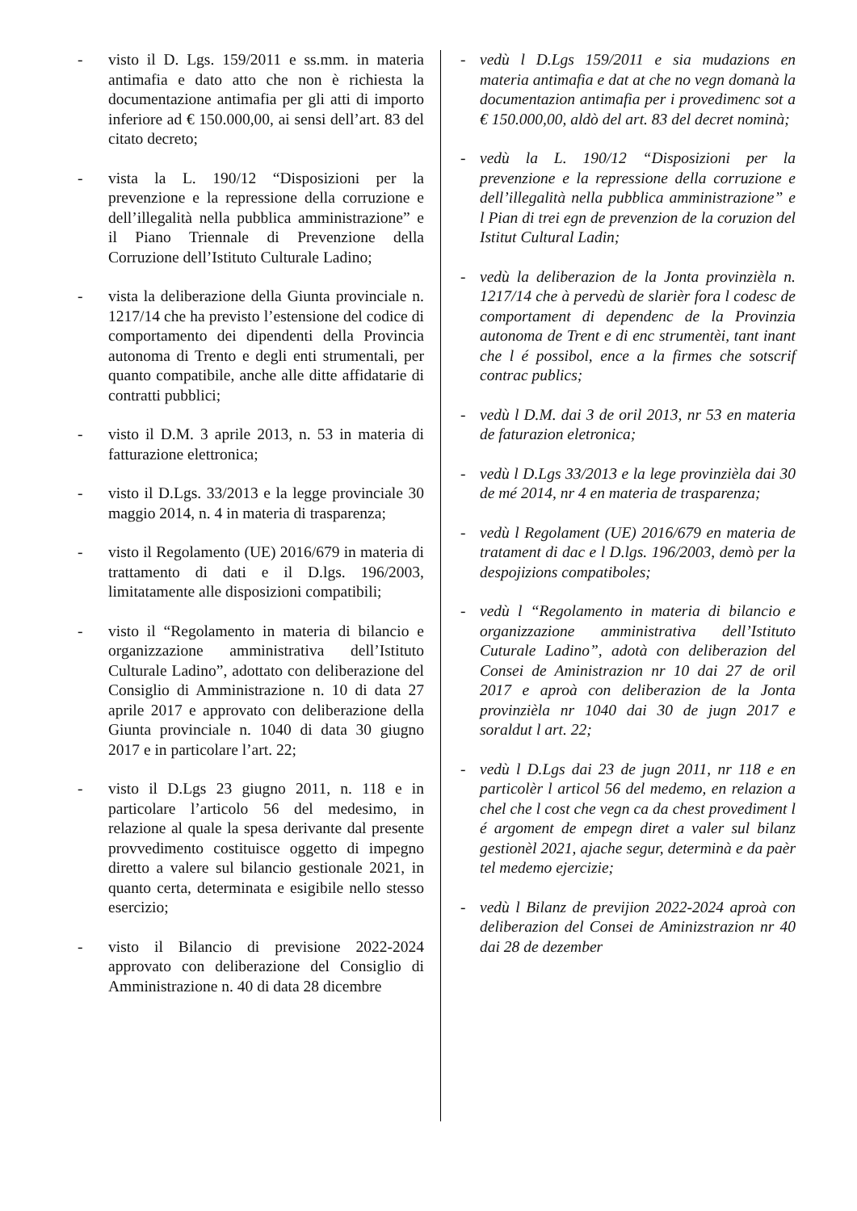- visto il D. Lgs. 159/2011 e ss.mm. in materia antimafia e dato atto che non è richiesta la documentazione antimafia per gli atti di importo inferiore ad € 150.000,00, ai sensi dell’art. 83 del citato decreto;
- vista la L. 190/12 “Disposizioni per la prevenzione e la repressione della corruzione e dell’illegalità nella pubblica amministrazione” e il Piano Triennale di Prevenzione della Corruzione dell’Istituto Culturale Ladino;
- vista la deliberazione della Giunta provinciale n. 1217/14 che ha previsto l’estensione del codice di comportamento dei dipendenti della Provincia autonoma di Trento e degli enti strumentali, per quanto compatibile, anche alle ditte affidatarie di contratti pubblici;
- visto il D.M. 3 aprile 2013, n. 53 in materia di fatturazione elettronica;
- visto il D.Lgs. 33/2013 e la legge provinciale 30 maggio 2014, n. 4 in materia di trasparenza;
- visto il Regolamento (UE) 2016/679 in materia di trattamento di dati e il D.lgs. 196/2003, limitatamente alle disposizioni compatibili;
- visto il “Regolamento in materia di bilancio e organizzazione amministrativa dell’Istituto Culturale Ladino”, adottato con deliberazione del Consiglio di Amministrazione n. 10 di data 27 aprile 2017 e approvato con deliberazione della Giunta provinciale n. 1040 di data 30 giugno 2017 e in particolare l’art. 22;
- visto il D.Lgs 23 giugno 2011, n. 118 e in particolare l’articolo 56 del medesimo, in relazione al quale la spesa derivante dal presente provvedimento costituisce oggetto di impegno diretto a valere sul bilancio gestionale 2021, in quanto certa, determinata e esigibile nello stesso esercizio;
- visto il Bilancio di previsione 2022-2024 approvato con deliberazione del Consiglio di Amministrazione n. 40 di data 28 dicembre
- vedù l D.Lgs 159/2011 e sia mudazions en materia antimafia e dat at che no vegn domanà la documentazion antimafia per i provedimenc sot a € 150.000,00, aldò del art. 83 del decret nominà;
- vedù la L. 190/12 “Disposizioni per la prevenzione e la repressione della corruzione e dell’illegalità nella pubblica amministrazione” e l Pian di trei egn de prevenzion de la coruzion del Istitut Cultural Ladin;
- vedù la deliberazion de la Jonta provinzièla n. 1217/14 che à pervedù de slarièr fora l codesc de comportament di dependenc de la Provinzia autonoma de Trent e di enc strumentèi, tant inant che l é possibol, ence a la firmes che sotscrif contrac publics;
- vedù l D.M. dai 3 de oril 2013, nr 53 en materia de faturazion eletronica;
- vedù l D.Lgs 33/2013 e la lege provinzièla dai 30 de mé 2014, nr 4 en materia de trasparenza;
- vedù l Regolament (UE) 2016/679 en materia de tratament di dac e l D.lgs. 196/2003, demò per la despojizions compatiboles;
- vedù l “Regolamento in materia di bilancio e organizzazione amministrativa dell’Istituto Cuturale Ladino”, adotà con deliberazion del Consei de Aministrazion nr 10 dai 27 de oril 2017 e aproà con deliberazion de la Jonta provinzièla nr 1040 dai 30 de jugn 2017 e soraldut l art. 22;
- vedù l D.Lgs dai 23 de jugn 2011, nr 118 e en particolèr l articol 56 del medemo, en relazion a chel che l cost che vegn ca da chest provediment l é argoment de empegn diret a valer sul bilanz gestionèl 2021, ajache segur, determinà e da paèr tel medemo ejercizie;
- vedù l Bilanz de previjion 2022-2024 aproà con deliberazion del Consei de Aminizstrazion nr 40 dai 28 de dezember